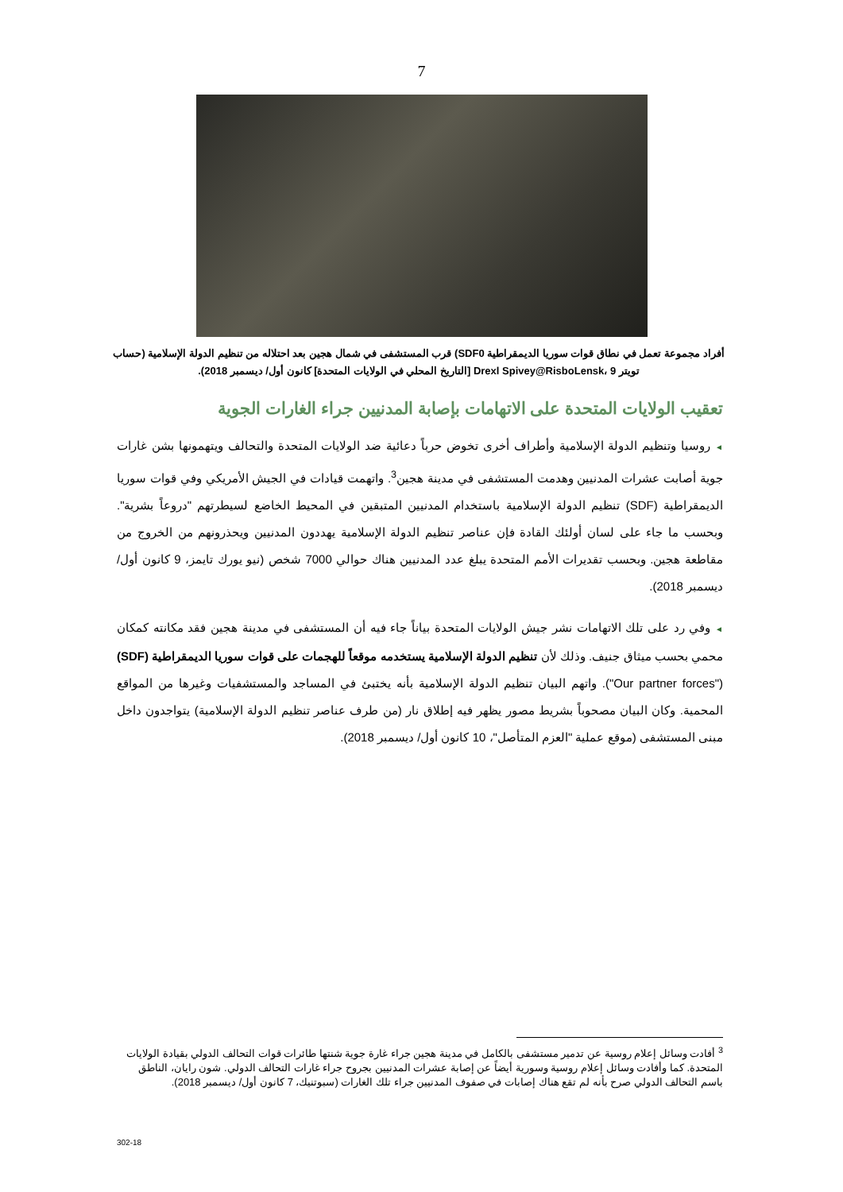7
أفراد مجموعة تعمل في نطاق قوات سوريا الديمقراطية SDF0) قرب المستشفى في شمال هجين بعد احتلاله من تنظيم الدولة الإسلامية (حساب تويتر Drexl Spivey@RisboLensk، 9 [التاريخ المحلي في الولايات المتحدة] كانون أول/ ديسمبر 2018).
تعقيب الولايات المتحدة على الاتهامات بإصابة المدنيين جراء الغارات الجوية
◄ روسيا وتنظيم الدولة الإسلامية وأطراف أخرى تخوض حرباً دعائية ضد الولايات المتحدة والتحالف ويتهمونها بشن غارات جوية أصابت عشرات المدنيين وهدمت المستشفى في مدينة هجين<sup>3</sup>. واتهمت قيادات في الجيش الأمريكي وفي قوات سوريا الديمقراطية (SDF) تنظيم الدولة الإسلامية باستخدام المدنيين المتبقين في المحيط الخاضع لسيطرتهم "دروعاً بشرية". وبحسب ما جاء على لسان أولئك القادة فإن عناصر تنظيم الدولة الإسلامية يهددون المدنيين ويحذرونهم من الخروج من مقاطعة هجين. وبحسب تقديرات الأمم المتحدة يبلغ عدد المدنيين هناك حوالي 7000 شخص (نيو يورك تايمز، 9 كانون أول/ ديسمبر 2018).
◄ وفي رد على تلك الاتهامات نشر جيش الولايات المتحدة بياناً جاء فيه أن المستشفى في مدينة هجين فقد مكانته كمكان محمي بحسب ميثاق جنيف. وذلك لأن تنظيم الدولة الإسلامية يستخدمه موقعاً للهجمات على قوات سوريا الديمقراطية (SDF) ("Our partner forces"). واتهم البيان تنظيم الدولة الإسلامية بأنه يختبئ في المساجد والمستشفيات وغيرها من المواقع المحمية. وكان البيان مصحوباً بشريط مصور يظهر فيه إطلاق نار (من طرف عناصر تنظيم الدولة الإسلامية) يتواجدون داخل مبنى المستشفى (موقع عملية "العزم المتأصل"، 10 كانون أول/ ديسمبر 2018).
<sup>3</sup> أفادت وسائل إعلام روسية عن تدمير مستشفى بالكامل في مدينة هجين جراء غارة جوية شنتها طائرات قوات التحالف الدولي بقيادة الولايات المتحدة. كما وأفادت وسائل إعلام روسية وسورية أيضاً عن إصابة عشرات المدنيين بجروح جراء غارات التحالف الدولي. شون رايان، الناطق باسم التحالف الدولي صرح بأنه لم تقع هناك إصابات في صفوف المدنيين جراء تلك الغارات (سبوتنيك، 7 كانون أول/ ديسمبر 2018).
302-18